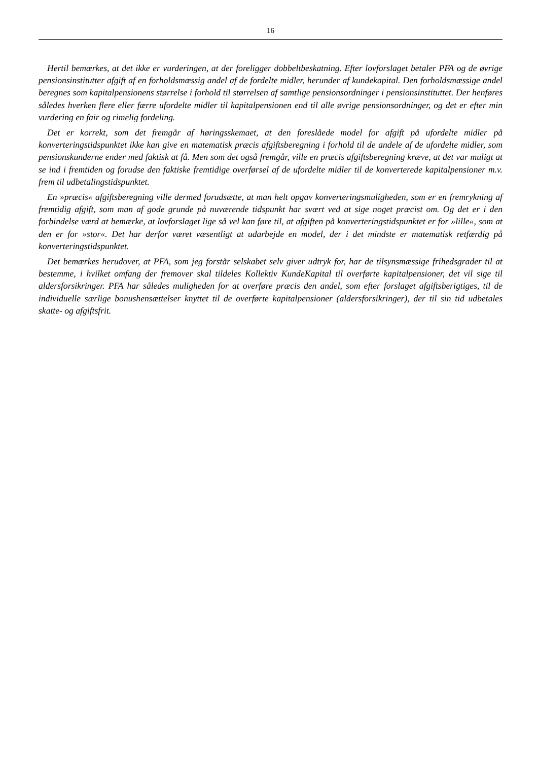16
Hertil bemærkes, at det ikke er vurderingen, at der foreligger dobbeltbeskatning. Efter lovforslaget betaler PFA og de øvrige pensionsinstitutter afgift af en forholdsmæssig andel af de fordelte midler, herunder af kundekapital. Den forholdsmæssige andel beregnes som kapitalpensionens størrelse i forhold til størrelsen af samtlige pensionsordninger i pensionsinstituttet. Der henføres således hverken flere eller færre ufordelte midler til kapitalpensionen end til alle øvrige pensionsordninger, og det er efter min vurdering en fair og rimelig fordeling.
Det er korrekt, som det fremgår af høringsskemaet, at den foreslåede model for afgift på ufordelte midler på konverteringstidspunktet ikke kan give en matematisk præcis afgiftsberegning i forhold til de andele af de ufordelte midler, som pensionskunderne ender med faktisk at få. Men som det også fremgår, ville en præcis afgiftsberegning kræve, at det var muligt at se ind i fremtiden og forudse den faktiske fremtidige overførsel af de ufordelte midler til de konverterede kapitalpensioner m.v. frem til udbetalingstidspunktet.
En »præcis« afgiftsberegning ville dermed forudsætte, at man helt opgav konverteringsmuligheden, som er en fremrykning af fremtidig afgift, som man af gode grunde på nuværende tidspunkt har svært ved at sige noget præcist om. Og det er i den forbindelse værd at bemærke, at lovforslaget lige så vel kan føre til, at afgiften på konverteringstidspunktet er for »lille«, som at den er for »stor«. Det har derfor været væsentligt at udarbejde en model, der i det mindste er matematisk retfærdig på konverteringstidspunktet.
Det bemærkes herudover, at PFA, som jeg forstår selskabet selv giver udtryk for, har de tilsynsmæssige frihedsgrader til at bestemme, i hvilket omfang der fremover skal tildeles Kollektiv KundeKapital til overførte kapitalpensioner, det vil sige til aldersforsikringer. PFA har således muligheden for at overføre præcis den andel, som efter forslaget afgiftsberigtiges, til de individuelle særlige bonushensættelser knyttet til de overførte kapitalpensioner (aldersforsikringer), der til sin tid udbetales skatte- og afgiftsfrit.